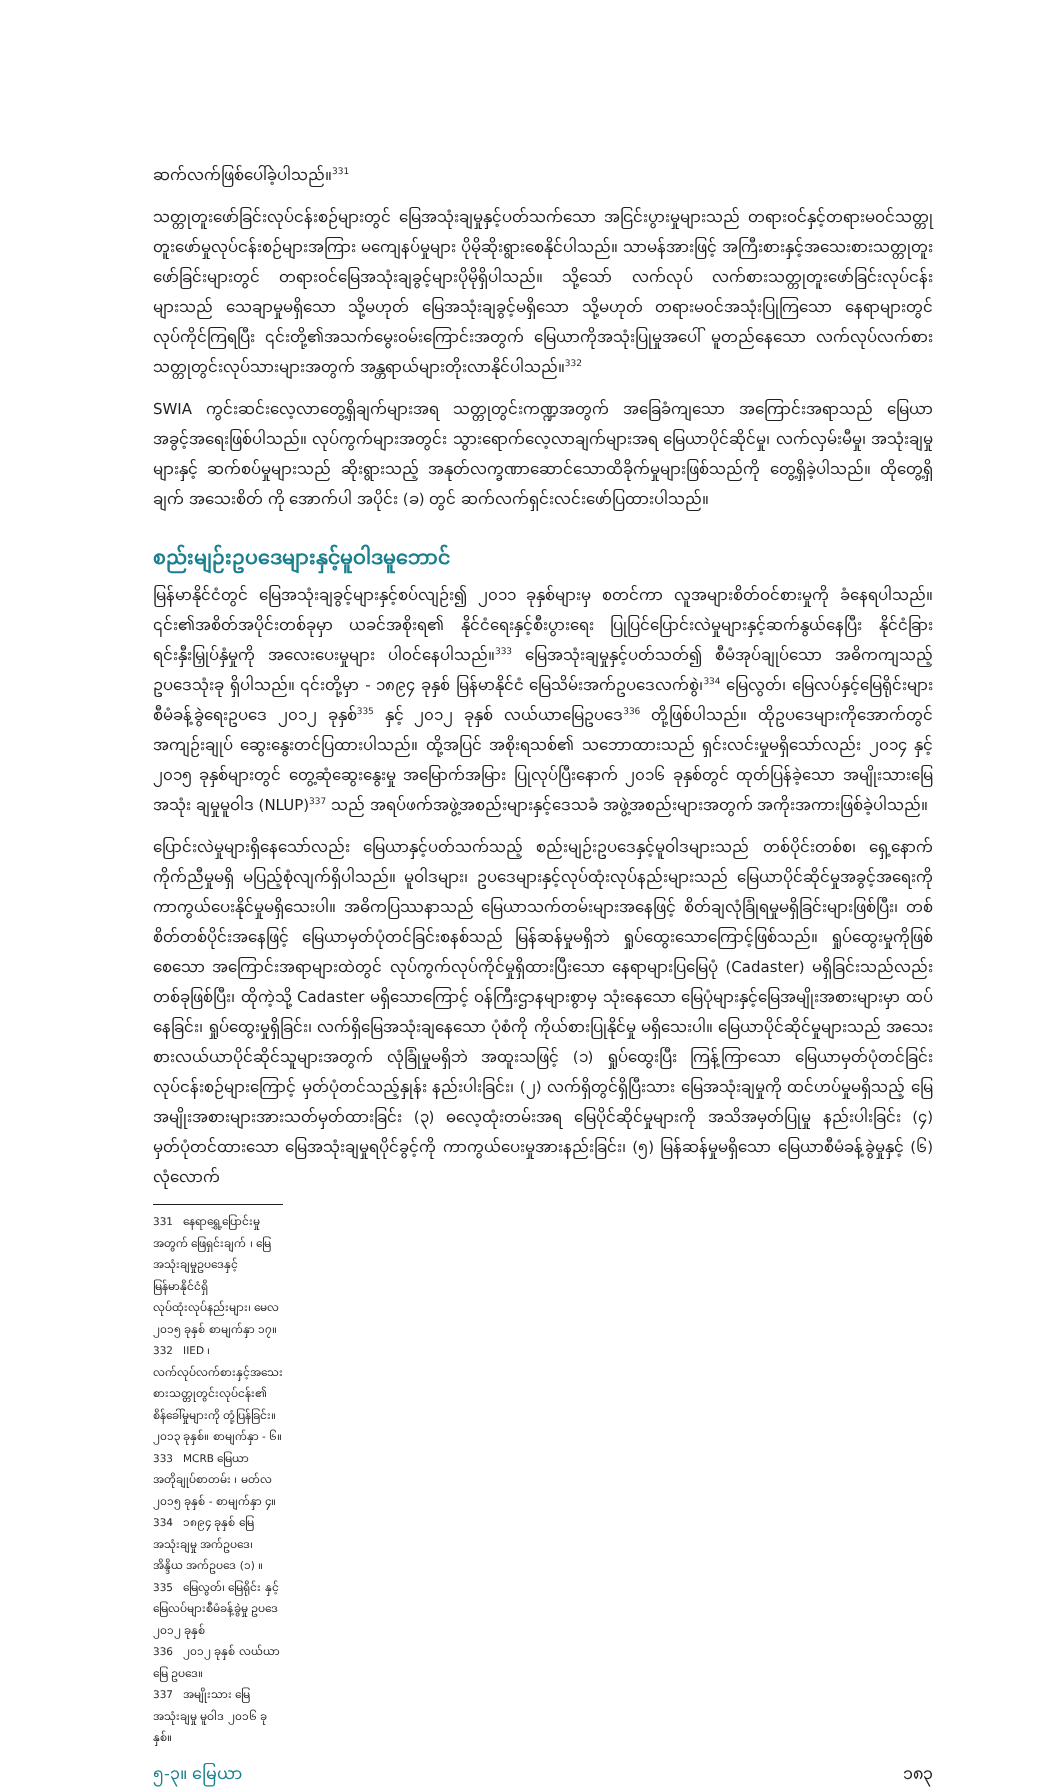ဆက်လက်ဖြစ်ပေါ်ခဲ့ပါသည်။<sup>331</sup>
သတ္တုတူးဖော်ခြင်းလုပ်ငန်းစဉ်များတွင် မြေအသုံးချမှုနှင့်ပတ်သက်သော အငြင်းပွားမှုများသည် တရားဝင်နှင့်တရားမဝင်သတ္တုတူးဖော်မှုလုပ်ငန်းစဉ်များအကြား မကျေနပ်မှုများ ပိုမိုဆိုးရွားစေနိုင်ပါသည်။ သာမန်အားဖြင့် အကြီးစားနှင့်အသေးစားသတ္တုတူးဖော်ခြင်းများတွင် တရားဝင်မြေအသုံးချခွင့်များပိုမိုရှိပါသည်။ သို့သော် လက်လုပ် လက်စားသတ္တုတူးဖော်ခြင်းလုပ်ငန်းများသည် သေချာမှုမရှိသော သို့မဟုတ် မြေအသုံးချခွင့်မရှိသော သို့မဟုတ် တရားမဝင်အသုံးပြုကြသော နေရာများတွင် လုပ်ကိုင်ကြရပြီး ၎င်းတို့၏အသက်မွေးဝမ်းကြောင်းအတွက် မြေယာကိုအသုံးပြုမှုအပေါ် မူတည်နေသော လက်လုပ်လက်စားသတ္တုတွင်းလုပ်သားများအတွက် အန္တရာယ်များတိုးလာနိုင်ပါသည်။<sup>332</sup>
SWIA ကွင်းဆင်းလေ့လာတွေ့ရှိချက်များအရ သတ္တုတွင်းကဏ္ဍအတွက် အခြေခံကျသော အကြောင်းအရာသည် မြေယာအခွင့်အရေးဖြစ်ပါသည်။ လုပ်ကွက်များအတွင်း သွားရောက်လေ့လာချက်များအရ မြေယာပိုင်ဆိုင်မှု၊ လက်လှမ်းမီမှု၊ အသုံးချမှုများနှင့် ဆက်စပ်မှုများသည် ဆိုးရွားသည့် အနုတ်လက္ခဏာဆောင်သောထိခိုက်မှုများဖြစ်သည်ကို တွေ့ရှိခဲ့ပါသည်။ ထိုတွေ့ရှိချက် အသေးစိတ် ကို အောက်ပါ အပိုင်း (ခ) တွင် ဆက်လက်ရှင်းလင်းဖော်ပြထားပါသည်။
စည်းမျဉ်းဥပဒေများနှင့်မူဝါဒမူဘောင်
မြန်မာနိုင်ငံတွင် မြေအသုံးချခွင့်များနှင့်စပ်လျဉ်း၍ ၂၀၁၁ ခုနှစ်များမှ စတင်ကာ လူအများစိတ်ဝင်စားမှုကို ခံနေရပါသည်။ ၎င်း၏အစိတ်အပိုင်းတစ်ခုမှာ ယခင်အစိုးရ၏ နိုင်ငံရေးနှင့်စီးပွားရေး ပြုပြင်ပြောင်းလဲမှုများနှင့်ဆက်နွယ်နေပြီး နိုင်ငံခြားရင်းနှီးမြှုပ်နှံမှုကို အလေးပေးမှုများ ပါဝင်နေပါသည်။<sup>333</sup> မြေအသုံးချမှုနှင့်ပတ်သတ်၍ စီမံအုပ်ချုပ်သော အဓိကကျသည့် ဥပဒေသုံးခု ရှိပါသည်။ ၎င်းတို့မှာ - ၁၈၉၄ ခုနှစ် မြန်မာနိုင်ငံ မြေသိမ်းအက်ဥပဒေလက်စွဲ၊<sup>334</sup> မြေလွတ်၊ မြေလပ်နှင့်မြေရိုင်းများ စီမံခန့်ခွဲရေးဥပဒေ ၂၀၁၂ ခုနှစ်<sup>335</sup> နှင့် ၂၀၁၂ ခုနှစ် လယ်ယာမြေဥပဒေ<sup>336</sup> တို့ဖြစ်ပါသည်။ ထိုဥပဒေများကိုအောက်တွင် အကျဉ်းချုပ် ဆွေးနွေးတင်ပြထားပါသည်။ ထို့အပြင် အစိုးရသစ်၏ သဘောထားသည် ရှင်းလင်းမှုမရှိသော်လည်း ၂၀၁၄ နှင့် ၂၀၁၅ ခုနှစ်များတွင် တွေ့ဆုံဆွေးနွေးမှု အမြောက်အမြား ပြုလုပ်ပြီးနောက် ၂၀၁၆ ခုနှစ်တွင် ထုတ်ပြန်ခဲ့သော အမျိုးသားမြေအသုံး ချမှုမူဝါဒ (NLUP)<sup>337</sup> သည် အရပ်ဖက်အဖွဲ့အစည်းများနှင့်ဒေသခံ အဖွဲ့အစည်းများအတွက် အကိုးအကားဖြစ်ခဲ့ပါသည်။
ပြောင်းလဲမှုများရှိနေသော်လည်း မြေယာနှင့်ပတ်သက်သည့် စည်းမျဉ်းဥပဒေနှင့်မူဝါဒများသည် တစ်ပိုင်းတစ်စ၊ ရှေ့နောက်ကိုက်ညီမှုမရှိ မပြည့်စုံလျက်ရှိပါသည်။ မူဝါဒများ၊ ဥပဒေများနှင့်လုပ်ထုံးလုပ်နည်းများသည် မြေယာပိုင်ဆိုင်မှုအခွင့်အရေးကို ကာကွယ်ပေးနိုင်မှုမရှိသေးပါ။ အဓိကပြဿနာသည် မြေယာသက်တမ်းများအနေဖြင့် စိတ်ချလုံခြုံရမှုမရှိခြင်းများဖြစ်ပြီး၊ တစ်စိတ်တစ်ပိုင်းအနေဖြင့် မြေယာမှတ်ပုံတင်ခြင်းစနစ်သည် မြန်ဆန်မှုမရှိဘဲ ရှုပ်ထွေးသောကြောင့်ဖြစ်သည်။ ရှုပ်ထွေးမှုကိုဖြစ်စေသော အကြောင်းအရာများထဲတွင် လုပ်ကွက်လုပ်ကိုင်မှုရှိထားပြီးသော နေရာများပြမြေပုံ (Cadaster) မရှိခြင်းသည်လည်း တစ်ခုဖြစ်ပြီး၊ ထိုကဲ့သို့ Cadaster မရှိသောကြောင့် ဝန်ကြီးဌာနများစွာမှ သုံးနေသော မြေပုံများနှင့်မြေအမျိုးအစားများမှာ ထပ်နေခြင်း၊ ရှုပ်ထွေးမှုရှိခြင်း၊ လက်ရှိမြေအသုံးချနေသော ပုံစံကို ကိုယ်စားပြုနိုင်မှု မရှိသေးပါ။ မြေယာပိုင်ဆိုင်မှုများသည် အသေးစားလယ်ယာပိုင်ဆိုင်သူများအတွက် လုံခြုံမှုမရှိဘဲ အထူးသဖြင့် (၁) ရှုပ်ထွေးပြီး ကြန့်ကြာသော မြေယာမှတ်ပုံတင်ခြင်း လုပ်ငန်းစဉ်များကြောင့် မှတ်ပုံတင်သည့်နှုန်း နည်းပါးခြင်း၊ (၂) လက်ရှိတွင်ရှိပြီးသား မြေအသုံးချမှုကို ထင်ဟပ်မှုမရှိသည့် မြေအမျိုးအစားများအားသတ်မှတ်ထားခြင်း (၃) ဓလေ့ထုံးတမ်းအရ မြေပိုင်ဆိုင်မှုများကို အသိအမှတ်ပြုမှု နည်းပါးခြင်း (၄) မှတ်ပုံတင်ထားသော မြေအသုံးချမှုရပိုင်ခွင့်ကို ကာကွယ်ပေးမှုအားနည်းခြင်း၊ (၅) မြန်ဆန်မှုမရှိသော မြေယာစီမံခန့်ခွဲမှုနှင့် (၆) လုံလောက်
331 နေရာရွှေ့ပြောင်းမှုအတွက် ဖြေရှင်းချက် ၊ မြေအသုံးချမှုဥပဒေနှင့်မြန်မာနိုင်ငံရှိ လုပ်ထုံးလုပ်နည်းများ၊ မေလ ၂၀၁၅ ခုနှစ် စာမျက်နှာ ၁၇။
332 IIED ၊ လက်လုပ်လက်စားနှင့်အသေးစားသတ္တုတွင်းလုပ်ငန်း၏ စိန်ခေါ်မှုများကို တုံ့ပြန်ခြင်း။ ၂၀၁၃ ခုနှစ်။ စာမျက်နှာ - ၆။
333 MCRB မြေယာ အတိုချုပ်စာတမ်း ၊ မတ်လ ၂၀၁၅ ခုနှစ် - စာမျက်နှာ ၄။
334 ၁၈၉၄ ခုနှစ် မြေအသုံးချမှု အက်ဥပဒေ၊ အိန္ဒိယ အက်ဥပဒေ (၁) ။
335 မြေလွတ်၊ မြေရိုင်း နှင့် မြေလပ်များစီမံခန့်ခွဲမှု ဥပဒေ ၂၀၁၂ ခုနှစ်
336 ၂၀၁၂ ခုနှစ် လယ်ယာမြေ ဥပဒေ။
337 အမျိုးသား မြေအသုံးချမှု မူဝါဒ ၂၀၁၆ ခုနှစ်။
၅-၃။ မြေယာ ၁၈၃